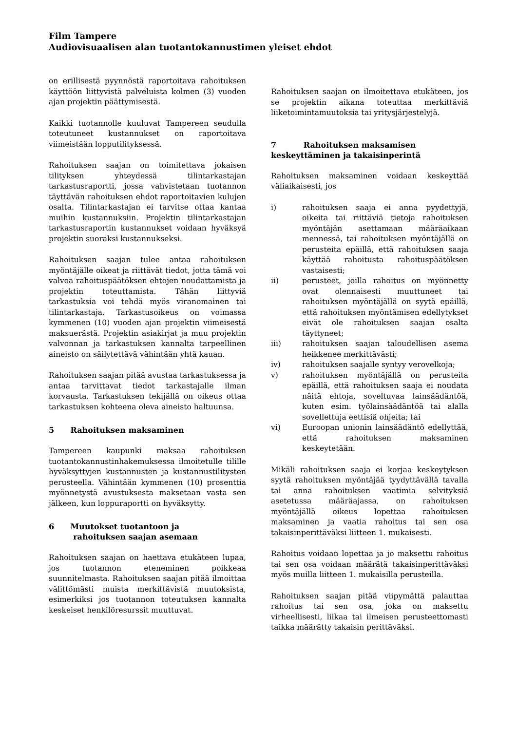Film Tampere
Audiovisuaalisen alan tuotantokannustimen yleiset ehdot
on erillisestä pyynnöstä raportoitava rahoituksen käyttöön liittyvistä palveluista kolmen (3) vuoden ajan projektin päättymisestä.
Kaikki tuotannolle kuuluvat Tampereen seudulla toteutuneet kustannukset on raportoitava viimeistään lopputilityksessä.
Rahoituksen saajan on toimitettava jokaisen tilityksen yhteydessä tilintarkastajan tarkastusraportti, jossa vahvistetaan tuotannon täyttävän rahoituksen ehdot raportoitavien kulujen osalta. Tilintarkastajan ei tarvitse ottaa kantaa muihin kustannuksiin. Projektin tilintarkastajan tarkastusraportin kustannukset voidaan hyväksyä projektin suoraksi kustannukseksi.
Rahoituksen saajan tulee antaa rahoituksen myöntäjälle oikeat ja riittävät tiedot, jotta tämä voi valvoa rahoituspäätöksen ehtojen noudattamista ja projektin toteuttamista. Tähän liittyviä tarkastuksia voi tehdä myös viranomainen tai tilintarkastaja. Tarkastusoikeus on voimassa kymmenen (10) vuoden ajan projektin viimeisestä maksuerästä. Projektin asiakirjat ja muu projektin valvonnan ja tarkastuksen kannalta tarpeellinen aineisto on säilytettävä vähintään yhtä kauan.
Rahoituksen saajan pitää avustaa tarkastuksessa ja antaa tarvittavat tiedot tarkastajalle ilman korvausta. Tarkastuksen tekijällä on oikeus ottaa tarkastuksen kohteena oleva aineisto haltuunsa.
5 Rahoituksen maksaminen
Tampereen kaupunki maksaa rahoituksen tuotantokannustinhakemuksessa ilmoitetulle tilille hyväksyttyjen kustannusten ja kustannustilitysten perusteella. Vähintään kymmenen (10) prosenttia myönnetystä avustuksesta maksetaan vasta sen jälkeen, kun loppuraportti on hyväksytty.
6 Muutokset tuotantoon ja
rahoituksen saajan asemaan
Rahoituksen saajan on haettava etukäteen lupaa, jos tuotannon eteneminen poikkeaa suunnitelmasta. Rahoituksen saajan pitää ilmoittaa välittömästi muista merkittävistä muutoksista, esimerkiksi jos tuotannon toteutuksen kannalta keskeiset henkilöresurssit muuttuvat.
Rahoituksen saajan on ilmoitettava etukäteen, jos se projektin aikana toteuttaa merkittäviä liiketoimintamuutoksia tai yritysjärjestelyjä.
7 Rahoituksen maksamisen keskeyttäminen ja takaisinperintä
Rahoituksen maksaminen voidaan keskeyttää väliaikaisesti, jos
i) rahoituksen saaja ei anna pyydettyjä, oikeita tai riittäviä tietoja rahoituksen myöntäjän asettamaan määräaikaan mennessä, tai rahoituksen myöntäjällä on perusteita epäillä, että rahoituksen saaja käyttää rahoitusta rahoituspäätöksen vastaisesti;
ii) perusteet, joilla rahoitus on myönnetty ovat olennaisesti muuttuneet tai rahoituksen myöntäjällä on syytä epäillä, että rahoituksen myöntämisen edellytykset eivät ole rahoituksen saajan osalta täyttyneet;
iii) rahoituksen saajan taloudellisen asema heikkenee merkittävästi;
iv) rahoituksen saajalle syntyy verovelkoja;
v) rahoituksen myöntäjällä on perusteita epäillä, että rahoituksen saaja ei noudata näitä ehtoja, soveltuvaa lainsäädäntöä, kuten esim. työlainsäädäntöä tai alalla sovellettuja eettisiä ohjeita; tai
vi) Euroopan unionin lainsäädäntö edellyttää, että rahoituksen maksaminen keskeytetään.
Mikäli rahoituksen saaja ei korjaa keskeytyksen syytä rahoituksen myöntäjää tyydyttävällä tavalla tai anna rahoituksen vaatimia selvityksiä asetetussa määräajassa, on rahoituksen myöntäjällä oikeus lopettaa rahoituksen maksaminen ja vaatia rahoitus tai sen osa takaisinperittäväksi liitteen 1. mukaisesti.
Rahoitus voidaan lopettaa ja jo maksettu rahoitus tai sen osa voidaan määrätä takaisinperittäväksi myös muilla liitteen 1. mukaisilla perusteilla.
Rahoituksen saajan pitää viipymättä palauttaa rahoitus tai sen osa, joka on maksettu virheellisesti, liikaa tai ilmeisen perusteettomasti taikka määrätty takaisin perittäväksi.